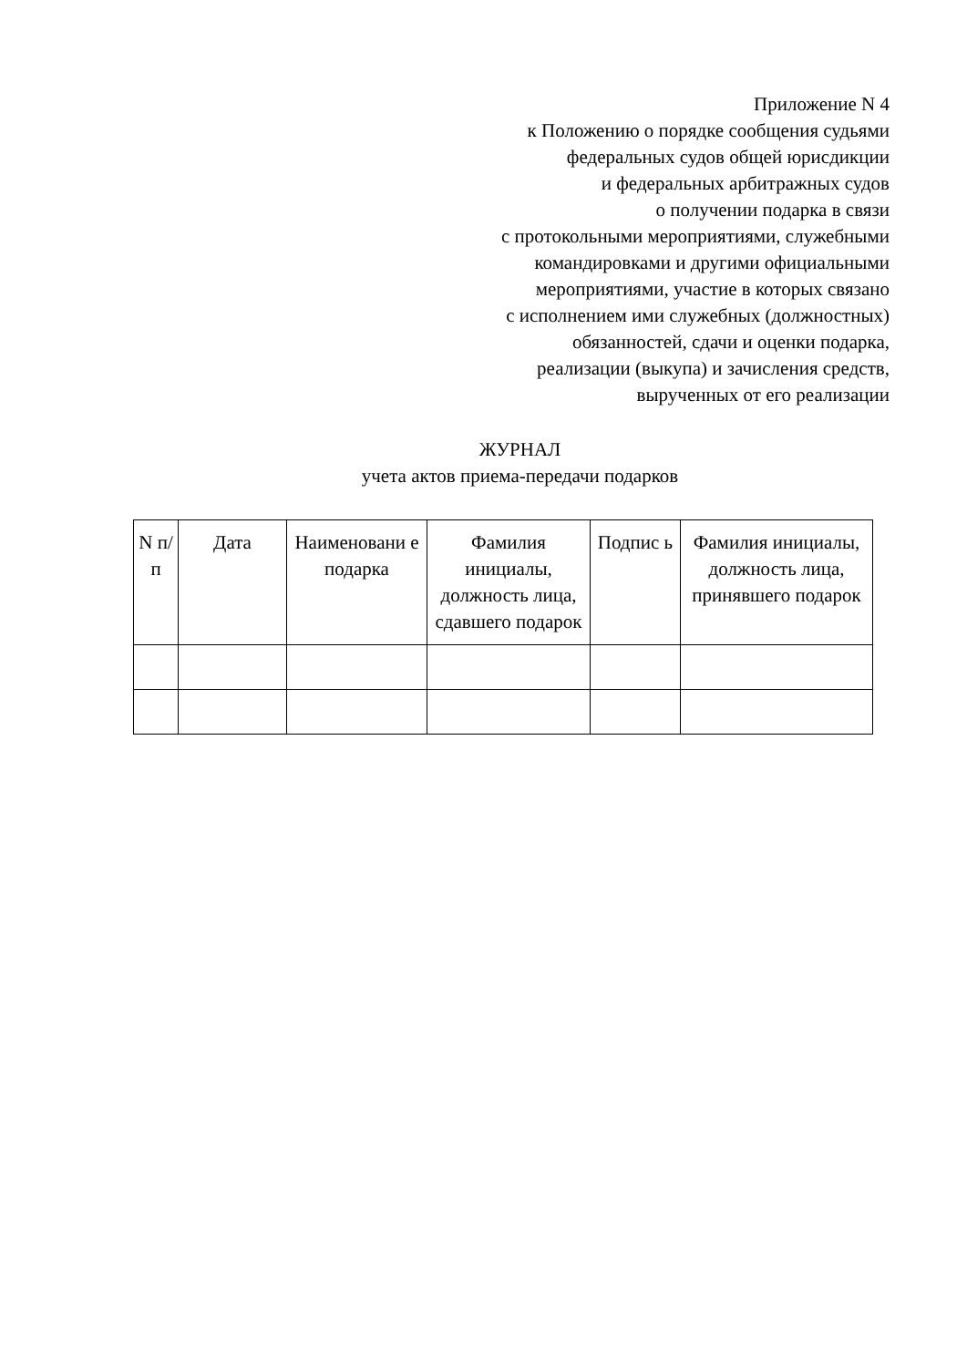Приложение N 4
к Положению о порядке сообщения судьями
федеральных судов общей юрисдикции
и федеральных арбитражных судов
о получении подарка в связи
с протокольными мероприятиями, служебными
командировками и другими официальными
мероприятиями, участие в которых связано
с исполнением ими служебных (должностных)
обязанностей, сдачи и оценки подарка,
реализации (выкупа) и зачисления средств,
вырученных от его реализации
ЖУРНАЛ
учета актов приема-передачи подарков
| N п/п | Дата | Наименовани е подарка | Фамилия инициалы, должность лица, сдавшего подарок | Подпис ь | Фамилия инициалы, должность лица, принявшего подарок |
| --- | --- | --- | --- | --- | --- |